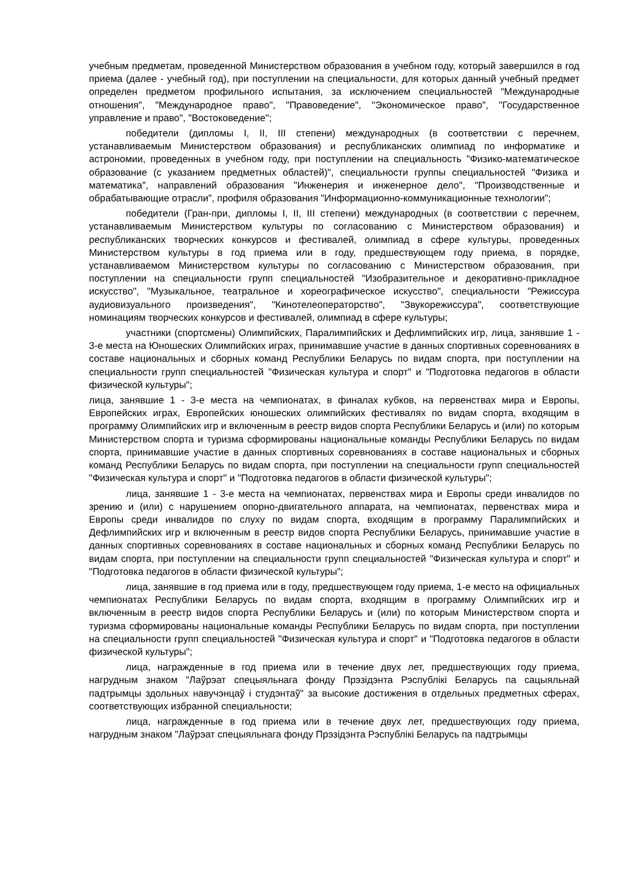учебным предметам, проведенной Министерством образования в учебном году, который завершился в год приема (далее - учебный год), при поступлении на специальности, для которых данный учебный предмет определен предметом профильного испытания, за исключением специальностей "Международные отношения", "Международное право", "Правоведение", "Экономическое право", "Государственное управление и право", "Востоковедение";
победители (дипломы I, II, III степени) международных (в соответствии с перечнем, устанавливаемым Министерством образования) и республиканских олимпиад по информатике и астрономии, проведенных в учебном году, при поступлении на специальность "Физико-математическое образование (с указанием предметных областей)", специальности группы специальностей "Физика и математика", направлений образования "Инженерия и инженерное дело", "Производственные и обрабатывающие отрасли", профиля образования "Информационно-коммуникационные технологии";
победители (Гран-при, дипломы I, II, III степени) международных (в соответствии с перечнем, устанавливаемым Министерством культуры по согласованию с Министерством образования) и республиканских творческих конкурсов и фестивалей, олимпиад в сфере культуры, проведенных Министерством культуры в год приема или в году, предшествующем году приема, в порядке, устанавливаемом Министерством культуры по согласованию с Министерством образования, при поступлении на специальности групп специальностей "Изобразительное и декоративно-прикладное искусство", "Музыкальное, театральное и хореографическое искусство", специальности "Режиссура аудиовизуального произведения", "Кинотелеоператорство", "Звукорежиссура", соответствующие номинациям творческих конкурсов и фестивалей, олимпиад в сфере культуры;
участники (спортсмены) Олимпийских, Паралимпийских и Дефлимпийских игр, лица, занявшие 1 - 3-е места на Юношеских Олимпийских играх, принимавшие участие в данных спортивных соревнованиях в составе национальных и сборных команд Республики Беларусь по видам спорта, при поступлении на специальности групп специальностей "Физическая культура и спорт" и "Подготовка педагогов в области физической культуры";
лица, занявшие 1 - 3-е места на чемпионатах, в финалах кубков, на первенствах мира и Европы, Европейских играх, Европейских юношеских олимпийских фестивалях по видам спорта, входящим в программу Олимпийских игр и включенным в реестр видов спорта Республики Беларусь и (или) по которым Министерством спорта и туризма сформированы национальные команды Республики Беларусь по видам спорта, принимавшие участие в данных спортивных соревнованиях в составе национальных и сборных команд Республики Беларусь по видам спорта, при поступлении на специальности групп специальностей "Физическая культура и спорт" и "Подготовка педагогов в области физической культуры";
лица, занявшие 1 - 3-е места на чемпионатах, первенствах мира и Европы среди инвалидов по зрению и (или) с нарушением опорно-двигательного аппарата, на чемпионатах, первенствах мира и Европы среди инвалидов по слуху по видам спорта, входящим в программу Паралимпийских и Дефлимпийских игр и включенным в реестр видов спорта Республики Беларусь, принимавшие участие в данных спортивных соревнованиях в составе национальных и сборных команд Республики Беларусь по видам спорта, при поступлении на специальности групп специальностей "Физическая культура и спорт" и "Подготовка педагогов в области физической культуры";
лица, занявшие в год приема или в году, предшествующем году приема, 1-е место на официальных чемпионатах Республики Беларусь по видам спорта, входящим в программу Олимпийских игр и включенным в реестр видов спорта Республики Беларусь и (или) по которым Министерством спорта и туризма сформированы национальные команды Республики Беларусь по видам спорта, при поступлении на специальности групп специальностей "Физическая культура и спорт" и "Подготовка педагогов в области физической культуры";
лица, награжденные в год приема или в течение двух лет, предшествующих году приема, нагрудным знаком "Лаўрэат спецыяльнага фонду Прэзідэнта Рэспублікі Беларусь па сацыяльнай падтрымцы здольных навучэнцаў і студэнтаў" за высокие достижения в отдельных предметных сферах, соответствующих избранной специальности;
лица, награжденные в год приема или в течение двух лет, предшествующих году приема, нагрудным знаком "Лаўрэат спецыяльнага фонду Прэзідэнта Рэспублікі Беларусь па падтрымцы